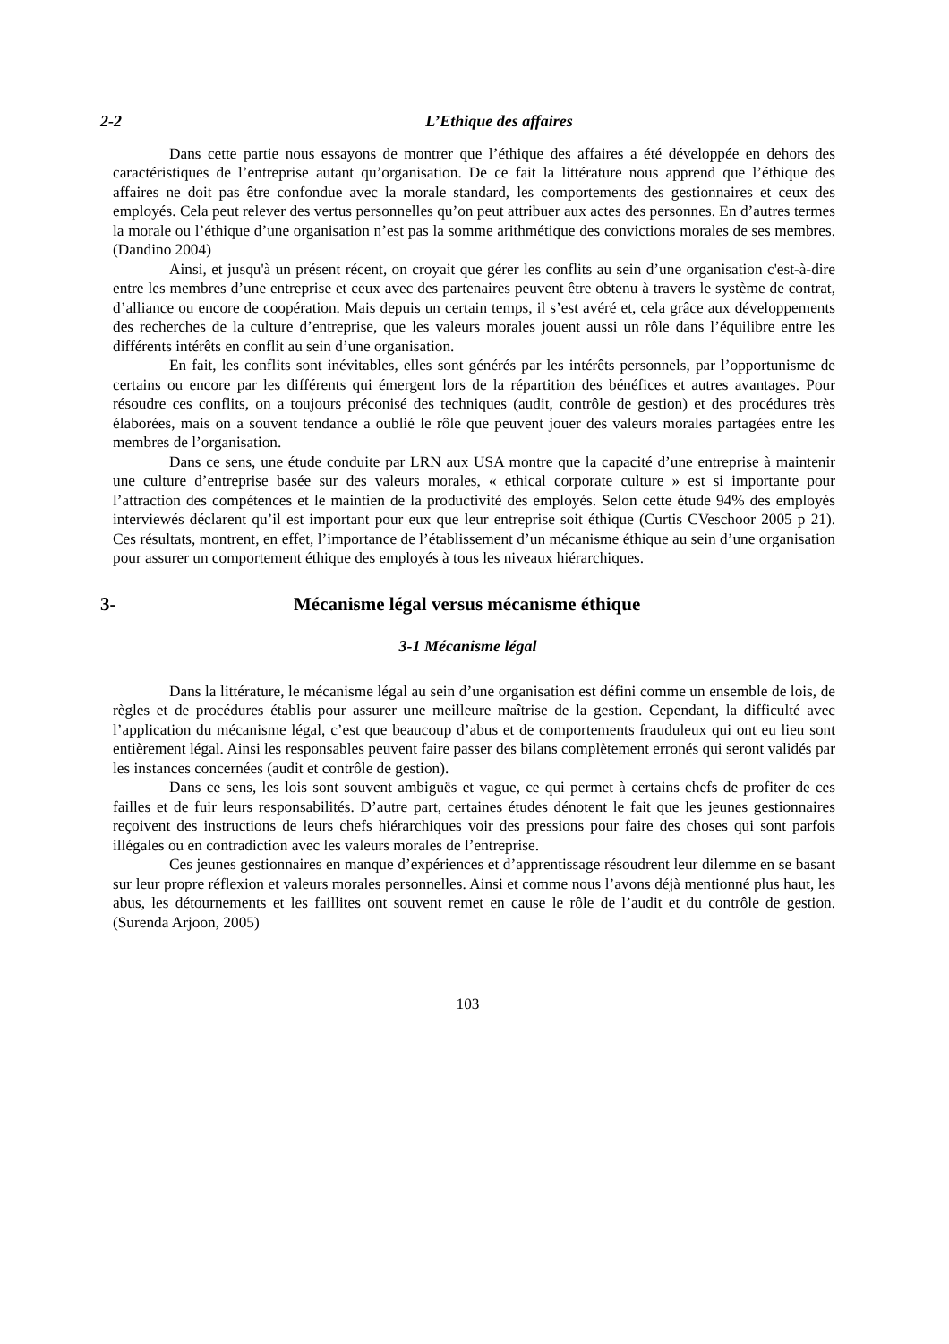2-2 L’Ethique des affaires
Dans cette partie nous essayons de montrer que l’éthique des affaires a été développée en dehors des caractéristiques de l’entreprise autant qu’organisation. De ce fait la littérature nous apprend que l’éthique des affaires ne doit pas être confondue avec la morale standard, les comportements des gestionnaires et ceux des employés. Cela peut relever des vertus personnelles qu’on peut attribuer aux actes des personnes. En d’autres termes la morale ou l’éthique d’une organisation n’est pas la somme arithmétique des convictions morales de ses membres. (Dandino 2004)
Ainsi, et jusqu'à un présent récent, on croyait que gérer les conflits au sein d’une organisation c'est-à-dire entre les membres d’une entreprise et ceux avec des partenaires peuvent être obtenu à travers le système de contrat, d’alliance ou encore de coopération. Mais depuis un certain temps, il s’est avéré et, cela grâce aux développements des recherches de la culture d’entreprise, que les valeurs morales jouent aussi un rôle dans l’équilibre entre les différents intérêts en conflit au sein d’une organisation.
En fait, les conflits sont inévitables, elles sont générés par les intérêts personnels, par l’opportunisme de certains ou encore par les différents qui émergent lors de la répartition des bénéfices et autres avantages. Pour résoudre ces conflits, on a toujours préconisé des techniques (audit, contrôle de gestion) et des procédures très élaborées, mais on a souvent tendance a oublié le rôle que peuvent jouer des valeurs morales partagées entre les membres de l’organisation.
Dans ce sens, une étude conduite par LRN aux USA montre que la capacité d’une entreprise à maintenir une culture d’entreprise basée sur des valeurs morales, « ethical corporate culture » est si importante pour l’attraction des compétences et le maintien de la productivité des employés. Selon cette étude 94% des employés interviewés déclarent qu’il est important pour eux que leur entreprise soit éthique (Curtis CVeschoor 2005 p 21). Ces résultats, montrent, en effet, l’importance de l’établissement d’un mécanisme éthique au sein d’une organisation pour assurer un comportement éthique des employés à tous les niveaux hiérarchiques.
3- Mécanisme légal versus mécanisme éthique
3-1 Mécanisme légal
Dans la littérature, le mécanisme légal au sein d’une organisation est défini comme un ensemble de lois, de règles et de procédures établis pour assurer une meilleure maîtrise de la gestion. Cependant, la difficulté avec l’application du mécanisme légal, c’est que beaucoup d’abus et de comportements frauduleux qui ont eu lieu sont entièrement légal. Ainsi les responsables peuvent faire passer des bilans complètement erronés qui seront validés par les instances concernées (audit et contrôle de gestion).
Dans ce sens, les lois sont souvent ambiguës et vague, ce qui permet à certains chefs de profiter de ces failles et de fuir leurs responsabilités. D’autre part, certaines études dénotent le fait que les jeunes gestionnaires reçoivent des instructions de leurs chefs hiérarchiques voir des pressions pour faire des choses qui sont parfois illégales ou en contradiction avec les valeurs morales de l’entreprise.
Ces jeunes gestionnaires en manque d’expériences et d’apprentissage résoudrent leur dilemme en se basant sur leur propre réflexion et valeurs morales personnelles. Ainsi et comme nous l’avons déjà mentionné plus haut, les abus, les détournements et les faillites ont souvent remet en cause le rôle de l’audit et du contrôle de gestion. (Surenda Arjoon, 2005)
103